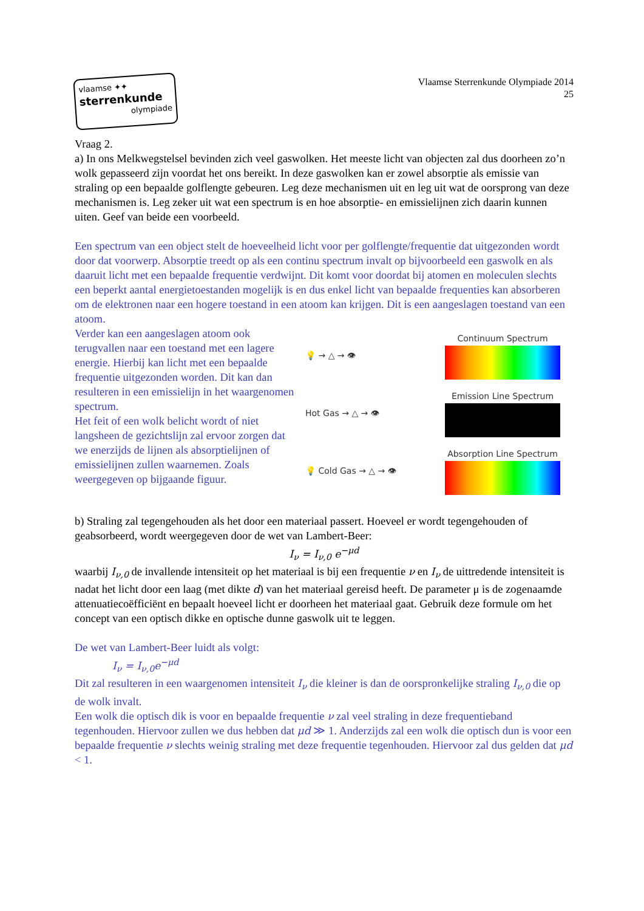vlaamse ✦✦
sterrenkunde
olympiade
Vlaamse Sterrenkunde Olympiade 2014
25
Vraag 2.
a) In ons Melkwegstelsel bevinden zich veel gaswolken. Het meeste licht van objecten zal dus doorheen zo’n wolk gepasseerd zijn voordat het ons bereikt. In deze gaswolken kan er zowel absorptie als emissie van straling op een bepaalde golflengte gebeuren. Leg deze mechanismen uit en leg uit wat de oorsprong van deze mechanismen is. Leg zeker uit wat een spectrum is en hoe absorptie- en emissielijnen zich daarin kunnen uiten. Geef van beide een voorbeeld.
Een spectrum van een object stelt de hoeveelheid licht voor per golflengte/frequentie dat uitgezonden wordt door dat voorwerp. Absorptie treedt op als een continu spectrum invalt op bijvoorbeeld een gaswolk en als daaruit licht met een bepaalde frequentie verdwijnt. Dit komt voor doordat bij atomen en moleculen slechts een beperkt aantal energietoestanden mogelijk is en dus enkel licht van bepaalde frequenties kan absorberen om de elektronen naar een hogere toestand in een atoom kan krijgen. Dit is een aangeslagen toestand van een atoom.
Verder kan een aangeslagen atoom ook terugvallen naar een toestand met een lagere energie. Hierbij kan licht met een bepaalde frequentie uitgezonden worden. Dit kan dan resulteren in een emissielijn in het waargenomen spectrum.
Het feit of een wolk belicht wordt of niet langsheen de gezichtslijn zal ervoor zorgen dat we enerzijds de lijnen als absorptielijnen of emissielijnen zullen waarnemen. Zoals weergegeven op bijgaande figuur.
💡 → △ → 👁 Continuum Spectrum
Hot Gas → △ → 👁 Emission Line Spectrum
💡 Cold Gas → △ → 👁
Absorption Line Spectrum
b) Straling zal tegengehouden als het door een materiaal passert. Hoeveel er wordt tegengehouden of geabsorbeerd, wordt weergegeven door de wet van Lambert-Beer:
I<sub>ν</sub> = I<sub>ν,0</sub> e<sup>−μd</sup>
waarbij I<sub>ν,0</sub> de invallende intensiteit op het materiaal is bij een frequentie ν en I<sub>ν</sub> de uittredende intensiteit is nadat het licht door een laag (met dikte d) van het materiaal gereisd heeft. De parameter μ is de zogenaamde attenuatiecoëfficiënt en bepaalt hoeveel licht er doorheen het materiaal gaat. Gebruik deze formule om het concept van een optisch dikke en optische dunne gaswolk uit te leggen.
De wet van Lambert-Beer luidt als volgt:
I<sub>ν</sub> = I<sub>ν,0</sub>e<sup>−μd</sup>
Dit zal resulteren in een waargenomen intensiteit I<sub>ν</sub> die kleiner is dan de oorspronkelijke straling I<sub>ν,0</sub> die op de wolk invalt.
Een wolk die optisch dik is voor en bepaalde frequentie ν zal veel straling in deze frequentieband tegenhouden. Hiervoor zullen we dus hebben dat μd ≫ 1. Anderzijds zal een wolk die optisch dun is voor een bepaalde frequentie ν slechts weinig straling met deze frequentie tegenhouden. Hiervoor zal dus gelden dat μd < 1.